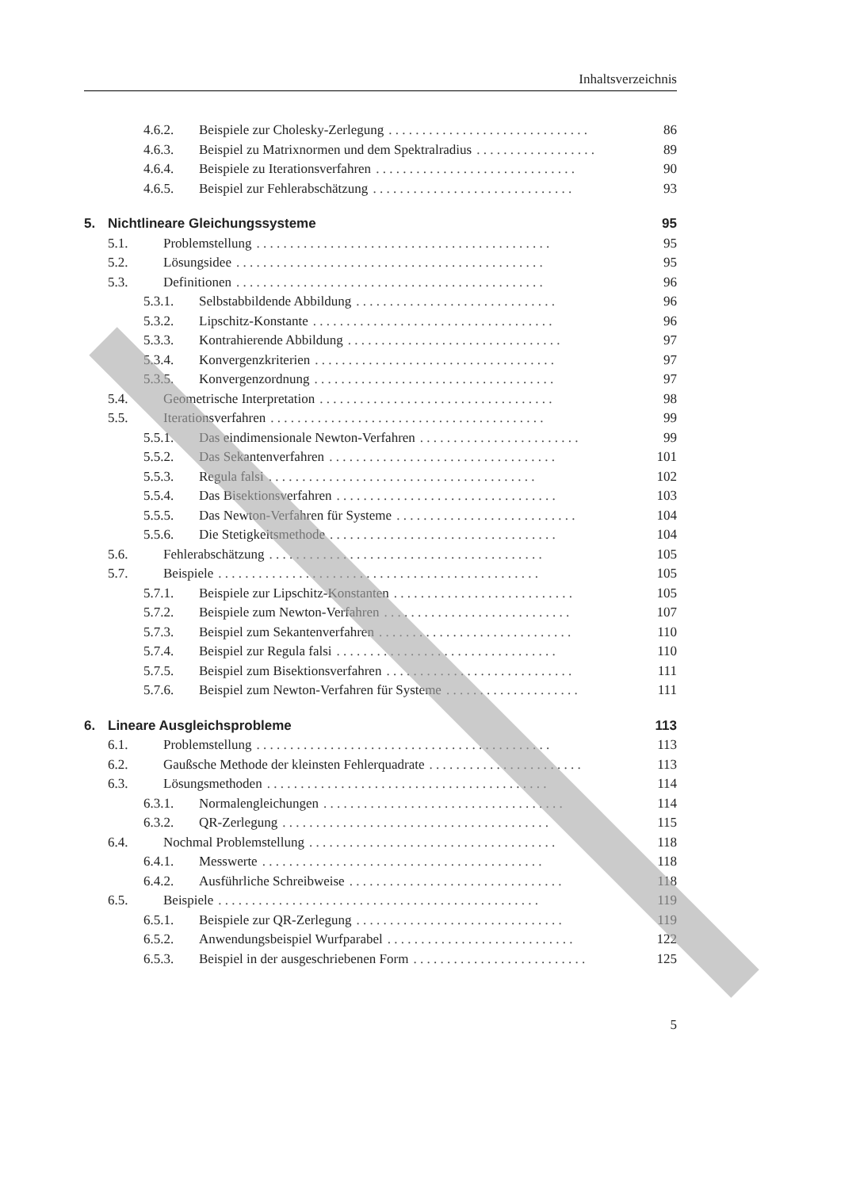Inhaltsverzeichnis
4.6.2. Beispiele zur Cholesky-Zerlegung. . . . . . . . . . . . . . . . . . . . . . . . . . . . . . 86
4.6.3. Beispiel zu Matrixnormen und dem Spektralradius. . . . . . . . . . . . . . . . . . 89
4.6.4. Beispiele zu Iterationsverfahren. . . . . . . . . . . . . . . . . . . . . . . . . . . . . . 90
4.6.5. Beispiel zur Fehlerabschätzung. . . . . . . . . . . . . . . . . . . . . . . . . . . . . . 93
5. Nichtlineare Gleichungssysteme 95
5.1. Problemstellung. . . . . . . . . . . . . . . . . . . . . . . . . . . . . . . . . . . . . . . . . . . . 95
5.2. Lösungsidee. . . . . . . . . . . . . . . . . . . . . . . . . . . . . . . . . . . . . . . . . . . . . . 95
5.3. Definitionen. . . . . . . . . . . . . . . . . . . . . . . . . . . . . . . . . . . . . . . . . . . . . . 96
5.3.1. Selbstabbildende Abbildung. . . . . . . . . . . . . . . . . . . . . . . . . . . . . . 96
5.3.2. Lipschitz-Konstante. . . . . . . . . . . . . . . . . . . . . . . . . . . . . . . . . . . . 96
5.3.3. Kontrahierende Abbildung. . . . . . . . . . . . . . . . . . . . . . . . . . . . . . . . 97
5.3.4. Konvergenzkriterien. . . . . . . . . . . . . . . . . . . . . . . . . . . . . . . . . . . . 97
5.3.5. Konvergenzordnung. . . . . . . . . . . . . . . . . . . . . . . . . . . . . . . . . . . . 97
5.4. Geometrische Interpretation. . . . . . . . . . . . . . . . . . . . . . . . . . . . . . . . . . . 98
5.5. Iterationsverfahren. . . . . . . . . . . . . . . . . . . . . . . . . . . . . . . . . . . . . . . . . 99
5.5.1. Das eindimensionale Newton-Verfahren. . . . . . . . . . . . . . . . . . . . . . . . 99
5.5.2. Das Sekantenverfahren. . . . . . . . . . . . . . . . . . . . . . . . . . . . . . . . . . 101
5.5.3. Regula falsi. . . . . . . . . . . . . . . . . . . . . . . . . . . . . . . . . . . . . . . . 102
5.5.4. Das Bisektionsverfahren. . . . . . . . . . . . . . . . . . . . . . . . . . . . . . . . . 103
5.5.5. Das Newton-Verfahren für Systeme. . . . . . . . . . . . . . . . . . . . . . . . . . . 104
5.5.6. Die Stetigkeitsmethode. . . . . . . . . . . . . . . . . . . . . . . . . . . . . . . . . . 104
5.6. Fehlerabschätzung. . . . . . . . . . . . . . . . . . . . . . . . . . . . . . . . . . . . . . . . . 105
5.7. Beispiele. . . . . . . . . . . . . . . . . . . . . . . . . . . . . . . . . . . . . . . . . . . . . . . . 105
5.7.1. Beispiele zur Lipschitz-Konstanten. . . . . . . . . . . . . . . . . . . . . . . . . . . 105
5.7.2. Beispiele zum Newton-Verfahren. . . . . . . . . . . . . . . . . . . . . . . . . . . . 107
5.7.3. Beispiel zum Sekantenverfahren. . . . . . . . . . . . . . . . . . . . . . . . . . . . . 110
5.7.4. Beispiel zur Regula falsi. . . . . . . . . . . . . . . . . . . . . . . . . . . . . . . . . 110
5.7.5. Beispiel zum Bisektionsverfahren. . . . . . . . . . . . . . . . . . . . . . . . . . . . 111
5.7.6. Beispiel zum Newton-Verfahren für Systeme. . . . . . . . . . . . . . . . . . . . 111
6. Lineare Ausgleichsprobleme 113
6.1. Problemstellung. . . . . . . . . . . . . . . . . . . . . . . . . . . . . . . . . . . . . . . . . . . . 113
6.2. Gaußsche Methode der kleinsten Fehlerquadrate. . . . . . . . . . . . . . . . . . . . . . . 113
6.3. Lösungsmethoden. . . . . . . . . . . . . . . . . . . . . . . . . . . . . . . . . . . . . . . . . . 114
6.3.1. Normalengleichungen. . . . . . . . . . . . . . . . . . . . . . . . . . . . . . . . . . . . 114
6.3.2. QR-Zerlegung. . . . . . . . . . . . . . . . . . . . . . . . . . . . . . . . . . . . . . . . 115
6.4. Nochmal Problemstellung. . . . . . . . . . . . . . . . . . . . . . . . . . . . . . . . . . . . . 118
6.4.1. Messwerte. . . . . . . . . . . . . . . . . . . . . . . . . . . . . . . . . . . . . . . . . . 118
6.4.2. Ausführliche Schreibweise. . . . . . . . . . . . . . . . . . . . . . . . . . . . . . . . 118
6.5. Beispiele. . . . . . . . . . . . . . . . . . . . . . . . . . . . . . . . . . . . . . . . . . . . . . . . 119
6.5.1. Beispiele zur QR-Zerlegung. . . . . . . . . . . . . . . . . . . . . . . . . . . . . . . 119
6.5.2. Anwendungsbeispiel Wurfparabel. . . . . . . . . . . . . . . . . . . . . . . . . . . . 122
6.5.3. Beispiel in der ausgeschriebenen Form. . . . . . . . . . . . . . . . . . . . . . . . . . 125
5